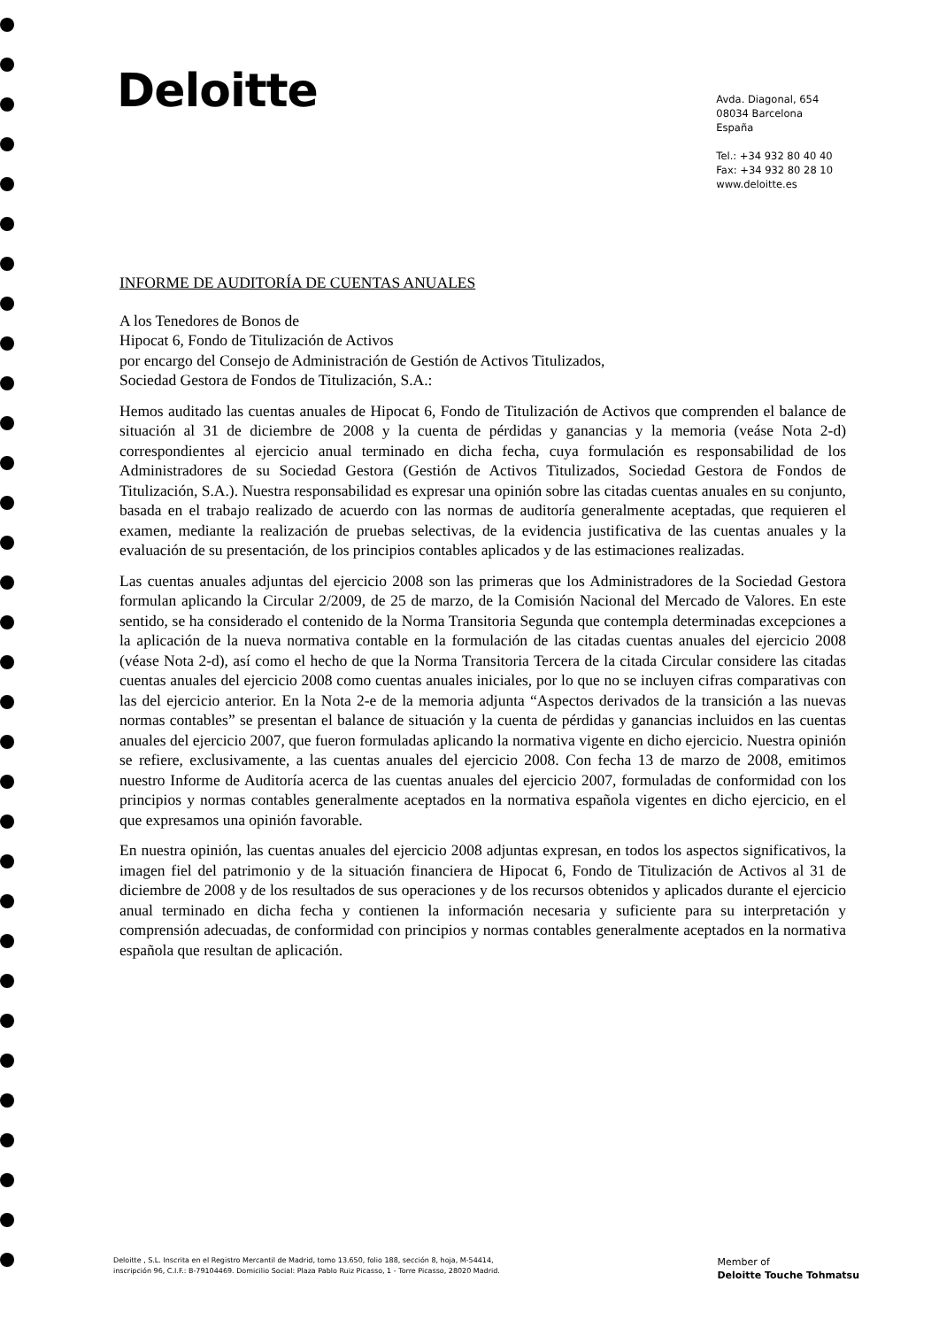Deloitte
Avda. Diagonal, 654
08034 Barcelona
España
Tel.: +34 932 80 40 40
Fax: +34 932 80 28 10
www.deloitte.es
INFORME DE AUDITORÍA DE CUENTAS ANUALES
A los Tenedores de Bonos de
Hipocat 6, Fondo de Titulización de Activos
por encargo del Consejo de Administración de Gestión de Activos Titulizados,
Sociedad Gestora de Fondos de Titulización, S.A.:
Hemos auditado las cuentas anuales de Hipocat 6, Fondo de Titulización de Activos que comprenden el balance de situación al 31 de diciembre de 2008 y la cuenta de pérdidas y ganancias y la memoria (veáse Nota 2-d) correspondientes al ejercicio anual terminado en dicha fecha, cuya formulación es responsabilidad de los Administradores de su Sociedad Gestora (Gestión de Activos Titulizados, Sociedad Gestora de Fondos de Titulización, S.A.). Nuestra responsabilidad es expresar una opinión sobre las citadas cuentas anuales en su conjunto, basada en el trabajo realizado de acuerdo con las normas de auditoría generalmente aceptadas, que requieren el examen, mediante la realización de pruebas selectivas, de la evidencia justificativa de las cuentas anuales y la evaluación de su presentación, de los principios contables aplicados y de las estimaciones realizadas.
Las cuentas anuales adjuntas del ejercicio 2008 son las primeras que los Administradores de la Sociedad Gestora formulan aplicando la Circular 2/2009, de 25 de marzo, de la Comisión Nacional del Mercado de Valores. En este sentido, se ha considerado el contenido de la Norma Transitoria Segunda que contempla determinadas excepciones a la aplicación de la nueva normativa contable en la formulación de las citadas cuentas anuales del ejercicio 2008 (véase Nota 2-d), así como el hecho de que la Norma Transitoria Tercera de la citada Circular considere las citadas cuentas anuales del ejercicio 2008 como cuentas anuales iniciales, por lo que no se incluyen cifras comparativas con las del ejercicio anterior. En la Nota 2-e de la memoria adjunta “Aspectos derivados de la transición a las nuevas normas contables” se presentan el balance de situación y la cuenta de pérdidas y ganancias incluidos en las cuentas anuales del ejercicio 2007, que fueron formuladas aplicando la normativa vigente en dicho ejercicio. Nuestra opinión se refiere, exclusivamente, a las cuentas anuales del ejercicio 2008. Con fecha 13 de marzo de 2008, emitimos nuestro Informe de Auditoría acerca de las cuentas anuales del ejercicio 2007, formuladas de conformidad con los principios y normas contables generalmente aceptados en la normativa española vigentes en dicho ejercicio, en el que expresamos una opinión favorable.
En nuestra opinión, las cuentas anuales del ejercicio 2008 adjuntas expresan, en todos los aspectos significativos, la imagen fiel del patrimonio y de la situación financiera de Hipocat 6, Fondo de Titulización de Activos al 31 de diciembre de 2008 y de los resultados de sus operaciones y de los recursos obtenidos y aplicados durante el ejercicio anual terminado en dicha fecha y contienen la información necesaria y suficiente para su interpretación y comprensión adecuadas, de conformidad con principios y normas contables generalmente aceptados en la normativa española que resultan de aplicación.
Deloitte , S.L. Inscrita en el Registro Mercantil de Madrid, tomo 13.650, folio 188, sección 8, hoja, M-54414,
inscripción 96, C.I.F.: B-79104469. Domicilio Social: Plaza Pablo Ruiz Picasso, 1 - Torre Picasso, 28020 Madrid.
Member of
Deloitte Touche Tohmatsu